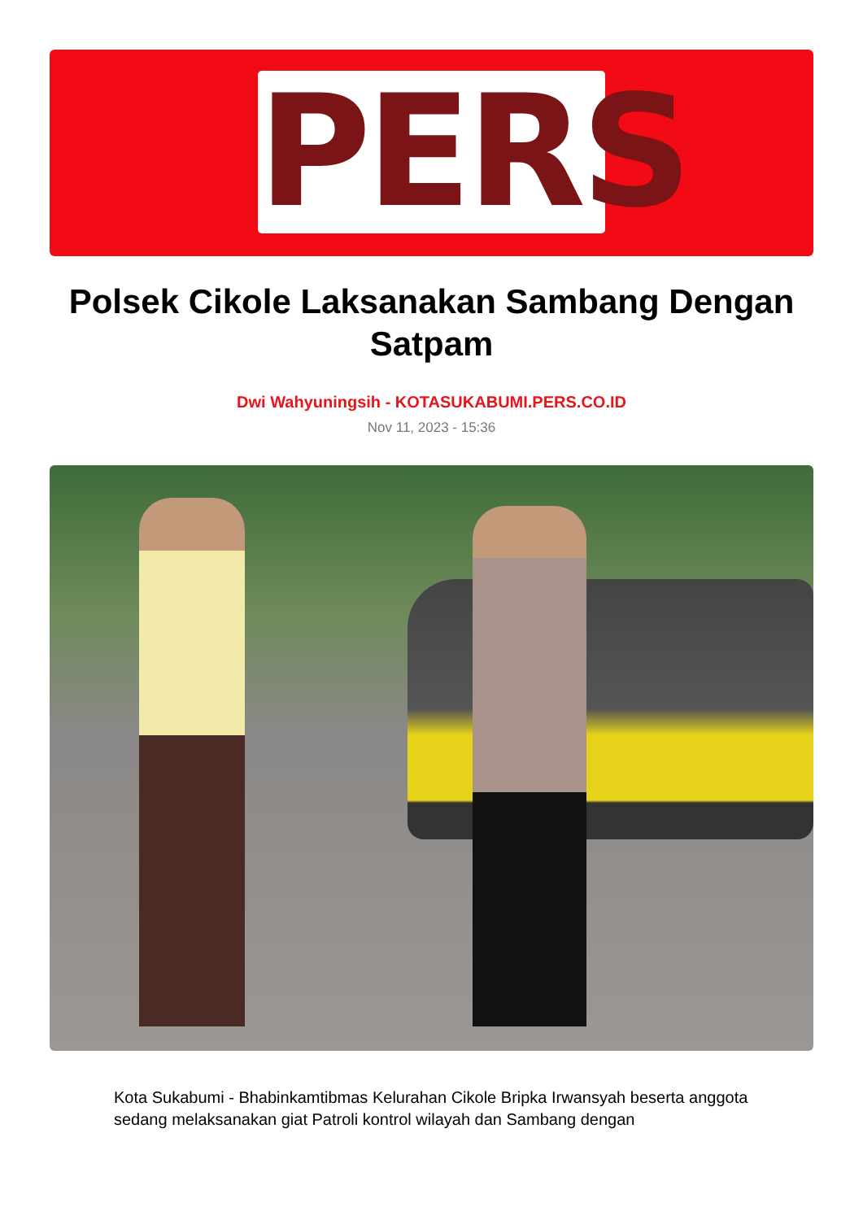PERS
Polsek Cikole Laksanakan Sambang Dengan Satpam
Dwi Wahyuningsih - KOTASUKABUMI.PERS.CO.ID
Nov 11, 2023 - 15:36
Kota Sukabumi - Bhabinkamtibmas Kelurahan Cikole Bripka Irwansyah beserta anggota sedang melaksanakan giat Patroli kontrol wilayah dan Sambang dengan